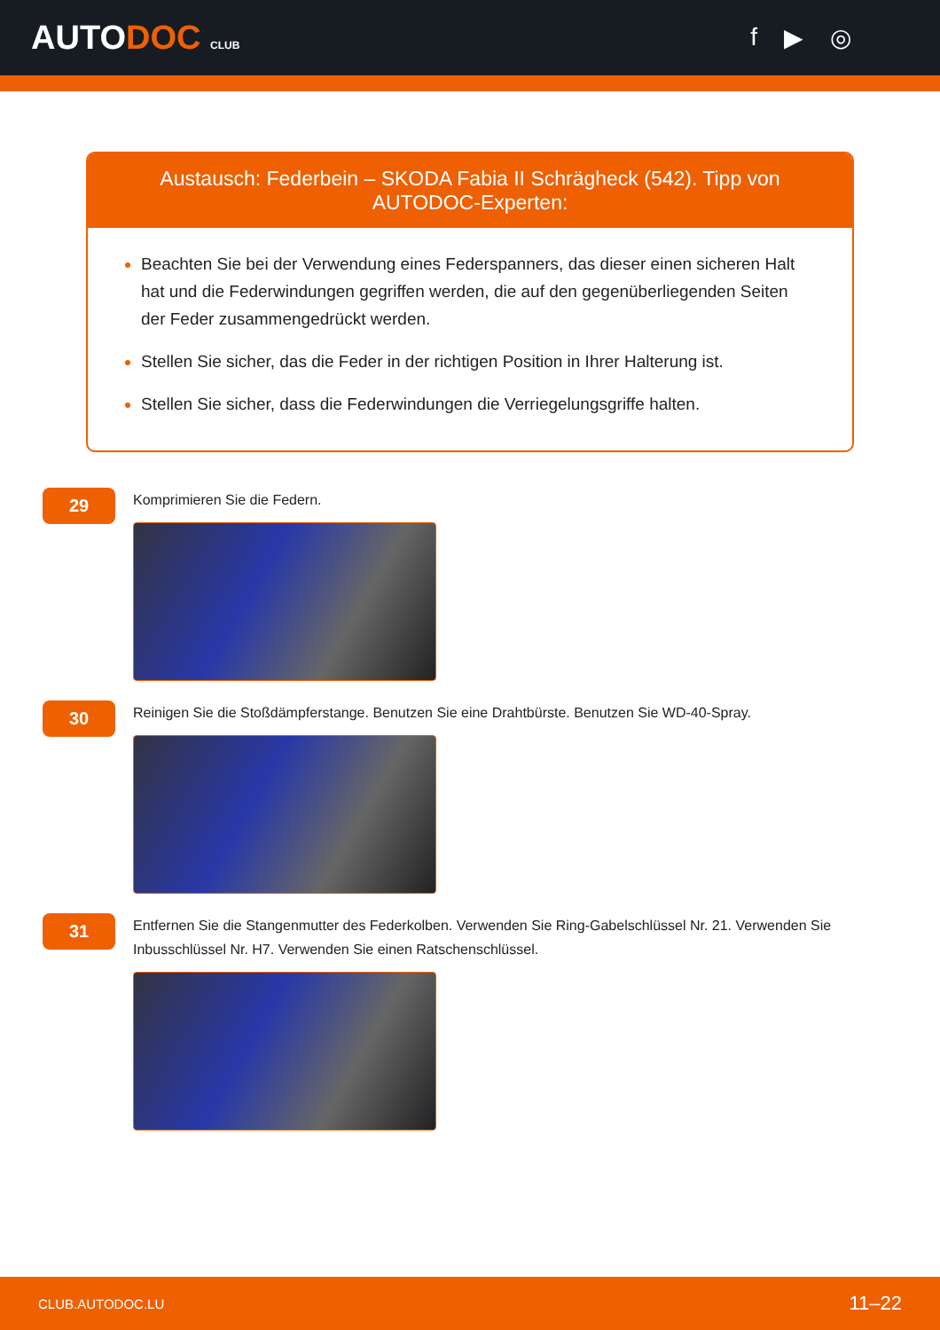AUTODOC CLUB
f ▶ ◎
Austausch: Federbein – SKODA Fabia II Schrägheck (542). Tipp von AUTODOC-Experten:
Beachten Sie bei der Verwendung eines Federspanners, das dieser einen sicheren Halt hat und die Federwindungen gegriffen werden, die auf den gegenüberliegenden Seiten der Feder zusammengedrückt werden.
Stellen Sie sicher, das die Feder in der richtigen Position in Ihrer Halterung ist.
Stellen Sie sicher, dass die Federwindungen die Verriegelungsgriffe halten.
29
Komprimieren Sie die Federn.
30
Reinigen Sie die Stoßdämpferstange. Benutzen Sie eine Drahtbürste. Benutzen Sie WD-40-Spray.
31
Entfernen Sie die Stangenmutter des Federkolben. Verwenden Sie Ring-Gabelschlüssel Nr. 21. Verwenden Sie Inbusschlüssel Nr. H7. Verwenden Sie einen Ratschenschlüssel.
CLUB.AUTODOC.LU 11–22